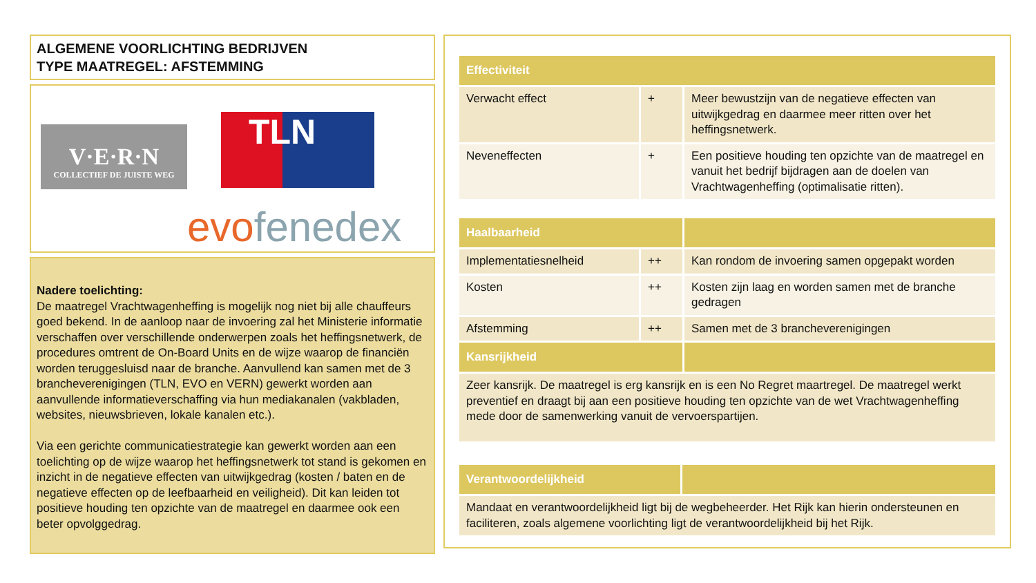ALGEMENE VOORLICHTING BEDRIJVEN
TYPE MAATREGEL: AFSTEMMING
V·E·R·N
COLLECTIEF DE JUISTE WEG
TLN
evofenedex
Nadere toelichting:
De maatregel Vrachtwagenheffing is mogelijk nog niet bij alle chauffeurs goed bekend. In de aanloop naar de invoering zal het Ministerie informatie verschaffen over verschillende onderwerpen zoals het heffingsnetwerk, de procedures omtrent de On-Board Units en de wijze waarop de financiën worden teruggesluisd naar de branche. Aanvullend kan samen met de 3 brancheverenigingen (TLN, EVO en VERN) gewerkt worden aan aanvullende informatieverschaffing via hun mediakanalen (vakbladen, websites, nieuwsbrieven, lokale kanalen etc.).
Via een gerichte communicatiestrategie kan gewerkt worden aan een toelichting op de wijze waarop het heffingsnetwerk tot stand is gekomen en inzicht in de negatieve effecten van uitwijkgedrag (kosten / baten en de negatieve effecten op de leefbaarheid en veiligheid). Dit kan leiden tot positieve houding ten opzichte van de maatregel en daarmee ook een beter opvolggedrag.
| Effectiviteit | | |
| --- | --- | --- |
| Verwacht effect | + | Meer bewustzijn van de negatieve effecten van uitwijkgedrag en daarmee meer ritten over het heffingsnetwerk. |
| Neveneffecten | + | Een positieve houding ten opzichte van de maatregel en vanuit het bedrijf bijdragen aan de doelen van Vrachtwagenheffing (optimalisatie ritten). |
| Haalbaarheid | | |
| --- | --- | --- |
| Implementatiesnelheid | ++ | Kan rondom de invoering samen opgepakt worden |
| Kosten | ++ | Kosten zijn laag en worden samen met de branche gedragen |
| Afstemming | ++ | Samen met de 3 brancheverenigingen |
| Kansrijkheid | | |
| Zeer kansrijk. De maatregel is erg kansrijk en is een No Regret maartregel. De maatregel werkt preventief en draagt bij aan een positieve houding ten opzichte van de wet Vrachtwagenheffing mede door de samenwerking vanuit de vervoerspartijen. | | |
| Verantwoordelijkheid | |
| --- | --- |
| Mandaat en verantwoordelijkheid ligt bij de wegbeheerder. Het Rijk kan hierin ondersteunen en faciliteren, zoals algemene voorlichting ligt de verantwoordelijkheid bij het Rijk. | |